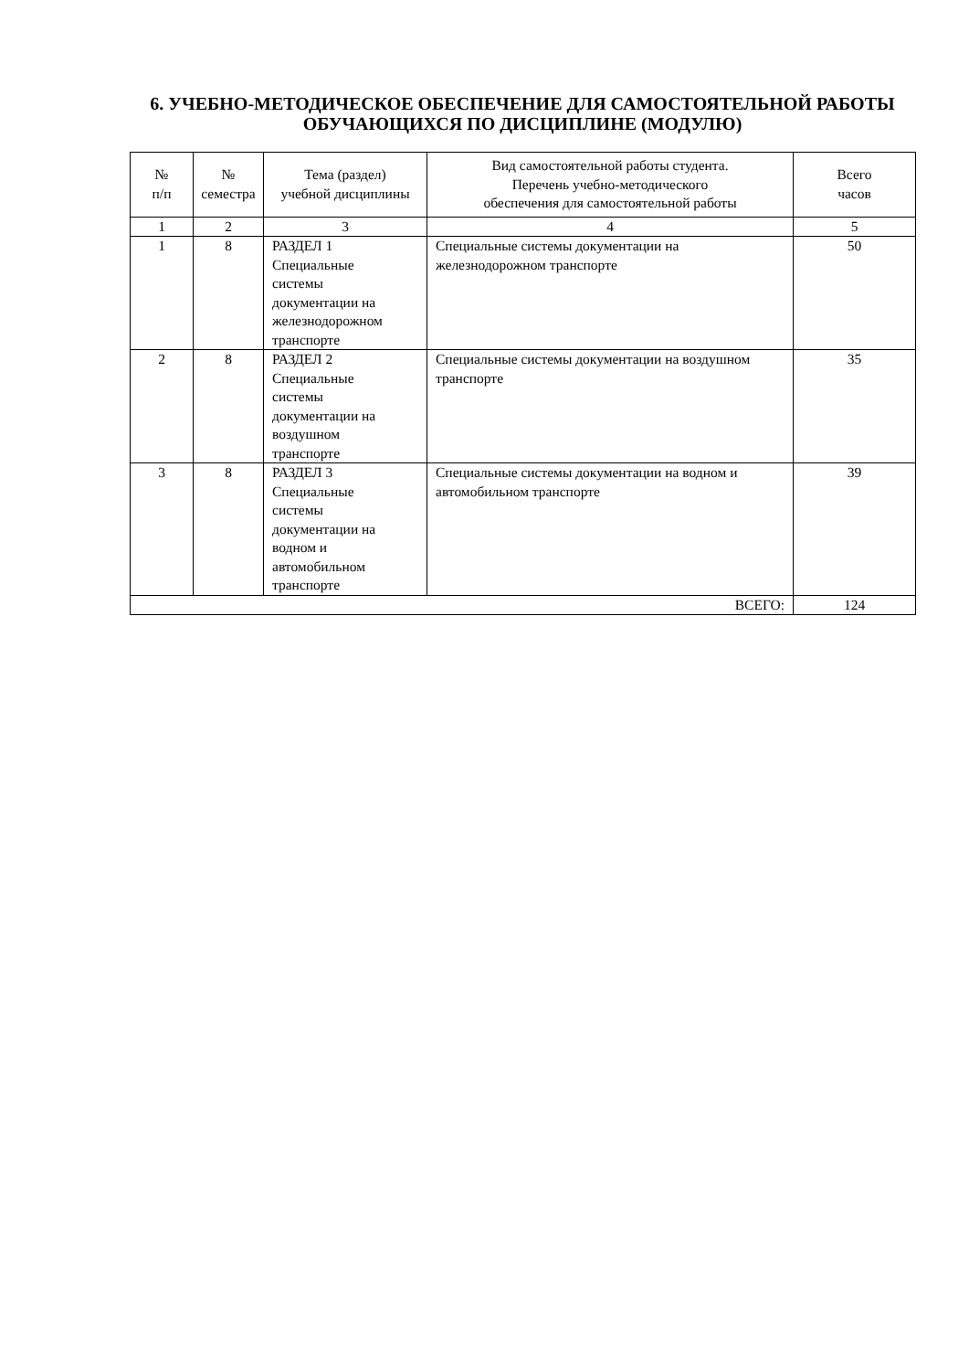6. УЧЕБНО-МЕТОДИЧЕСКОЕ ОБЕСПЕЧЕНИЕ ДЛЯ САМОСТОЯТЕЛЬНОЙ РАБОТЫ ОБУЧАЮЩИХСЯ ПО ДИСЦИПЛИНЕ (МОДУЛЮ)
| № п/п | № семестра | Тема (раздел) учебной дисциплины | Вид самостоятельной работы студента. Перечень учебно-методического обеспечения для самостоятельной работы | Всего часов |
| --- | --- | --- | --- | --- |
| 1 | 2 | 3 | 4 | 5 |
| 1 | 8 | РАЗДЕЛ 1 Специальные системы документации на железнодорожном транспорте | Специальные системы документации на железнодорожном транспорте | 50 |
| 2 | 8 | РАЗДЕЛ 2 Специальные системы документации на воздушном транспорте | Специальные системы документации на воздушном транспорте | 35 |
| 3 | 8 | РАЗДЕЛ 3 Специальные системы документации на водном и автомобильном транспорте | Специальные системы документации на водном и автомобильном транспорте | 39 |
| ВСЕГО: | | | | 124 |